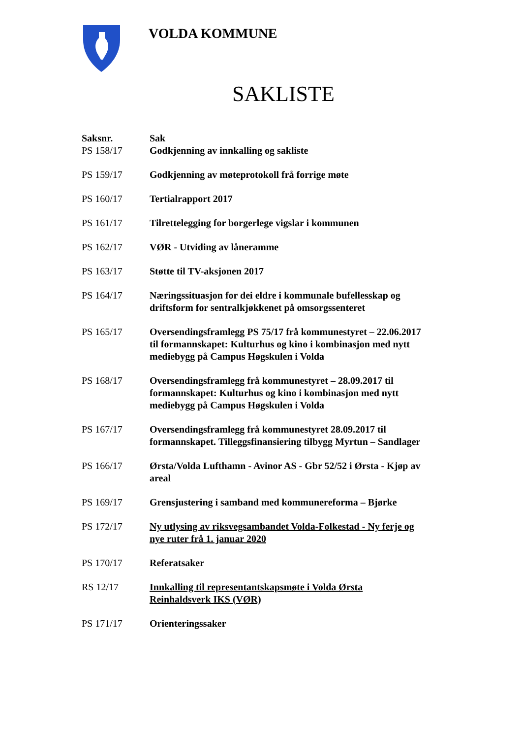VOLDA KOMMUNE
SAKLISTE
| Saksnr. | Sak |
| --- | --- |
| PS 158/17 | Godkjenning av innkalling og sakliste |
| PS 159/17 | Godkjenning av møteprotokoll frå forrige møte |
| PS 160/17 | Tertialrapport 2017 |
| PS 161/17 | Tilrettelegging for borgerlege vigslar i kommunen |
| PS 162/17 | VØR - Utviding av låneramme |
| PS 163/17 | Støtte til TV-aksjonen 2017 |
| PS 164/17 | Næringssituasjon for dei eldre i kommunale bufellesskap og driftsform for sentralkjøkkenet på omsorgssenteret |
| PS 165/17 | Oversendingsframlegg PS 75/17 frå kommunestyret – 22.06.2017 til formannskapet: Kulturhus og kino i kombinasjon med nytt mediebygg på Campus Høgskulen i Volda |
| PS 168/17 | Oversendingsframlegg frå kommunestyret – 28.09.2017 til formannskapet: Kulturhus og kino i kombinasjon med nytt mediebygg på Campus Høgskulen i Volda |
| PS 167/17 | Oversendingsframlegg frå kommunestyret 28.09.2017 til formannskapet. Tilleggsfinansiering tilbygg Myrtun – Sandlager |
| PS 166/17 | Ørsta/Volda Lufthamn - Avinor AS - Gbr 52/52 i Ørsta - Kjøp av areal |
| PS 169/17 | Grensjustering i samband med kommunereforma – Bjørke |
| PS 172/17 | Ny utlysing av riksvegsambandet Volda-Folkestad - Ny ferje og nye ruter frå 1. januar 2020 |
| PS 170/17 | Referatsaker |
| RS 12/17 | Innkalling til representantskapsmøte i Volda Ørsta Reinhaldsverk IKS (VØR) |
| PS 171/17 | Orienteringssaker |